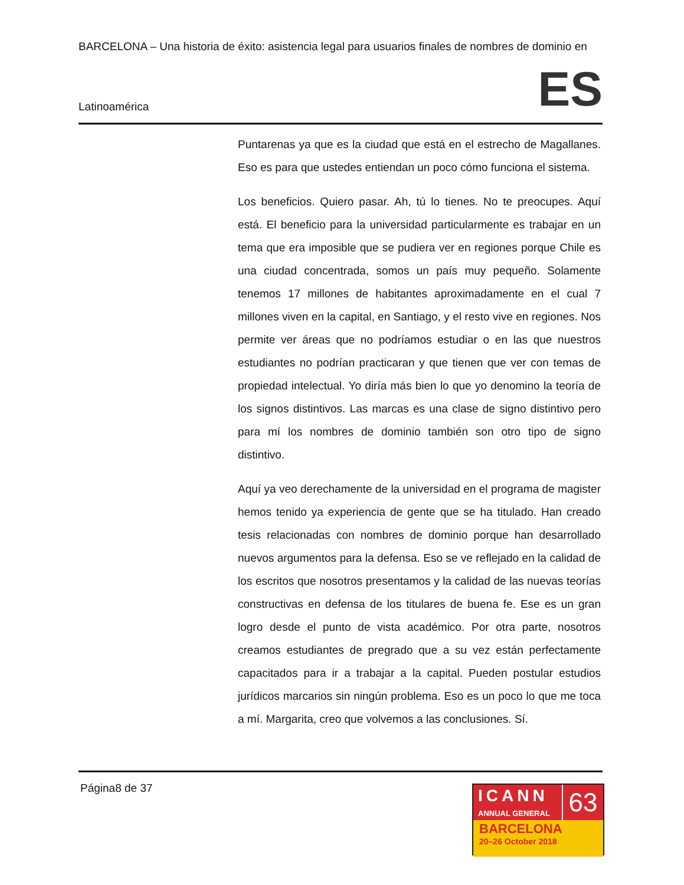BARCELONA – Una historia de éxito: asistencia legal para usuarios finales de nombres de dominio en
Latinoamérica ES
Puntarenas ya que es la ciudad que está en el estrecho de Magallanes. Eso es para que ustedes entiendan un poco cómo funciona el sistema.
Los beneficios. Quiero pasar. Ah, tú lo tienes. No te preocupes. Aquí está. El beneficio para la universidad particularmente es trabajar en un tema que era imposible que se pudiera ver en regiones porque Chile es una ciudad concentrada, somos un país muy pequeño. Solamente tenemos 17 millones de habitantes aproximadamente en el cual 7 millones viven en la capital, en Santiago, y el resto vive en regiones. Nos permite ver áreas que no podríamos estudiar o en las que nuestros estudiantes no podrían practicaran y que tienen que ver con temas de propiedad intelectual. Yo diría más bien lo que yo denomino la teoría de los signos distintivos. Las marcas es una clase de signo distintivo pero para mí los nombres de dominio también son otro tipo de signo distintivo.
Aquí ya veo derechamente de la universidad en el programa de magister hemos tenido ya experiencia de gente que se ha titulado. Han creado tesis relacionadas con nombres de dominio porque han desarrollado nuevos argumentos para la defensa. Eso se ve reflejado en la calidad de los escritos que nosotros presentamos y la calidad de las nuevas teorías constructivas en defensa de los titulares de buena fe. Ese es un gran logro desde el punto de vista académico. Por otra parte, nosotros creamos estudiantes de pregrado que a su vez están perfectamente capacitados para ir a trabajar a la capital. Pueden postular estudios jurídicos marcarios sin ningún problema. Eso es un poco lo que me toca a mí. Margarita, creo que volvemos a las conclusiones. Sí.
Página8 de 37
ICANN
ANNUAL GENERAL
63
BARCELONA
20–26 October 2018